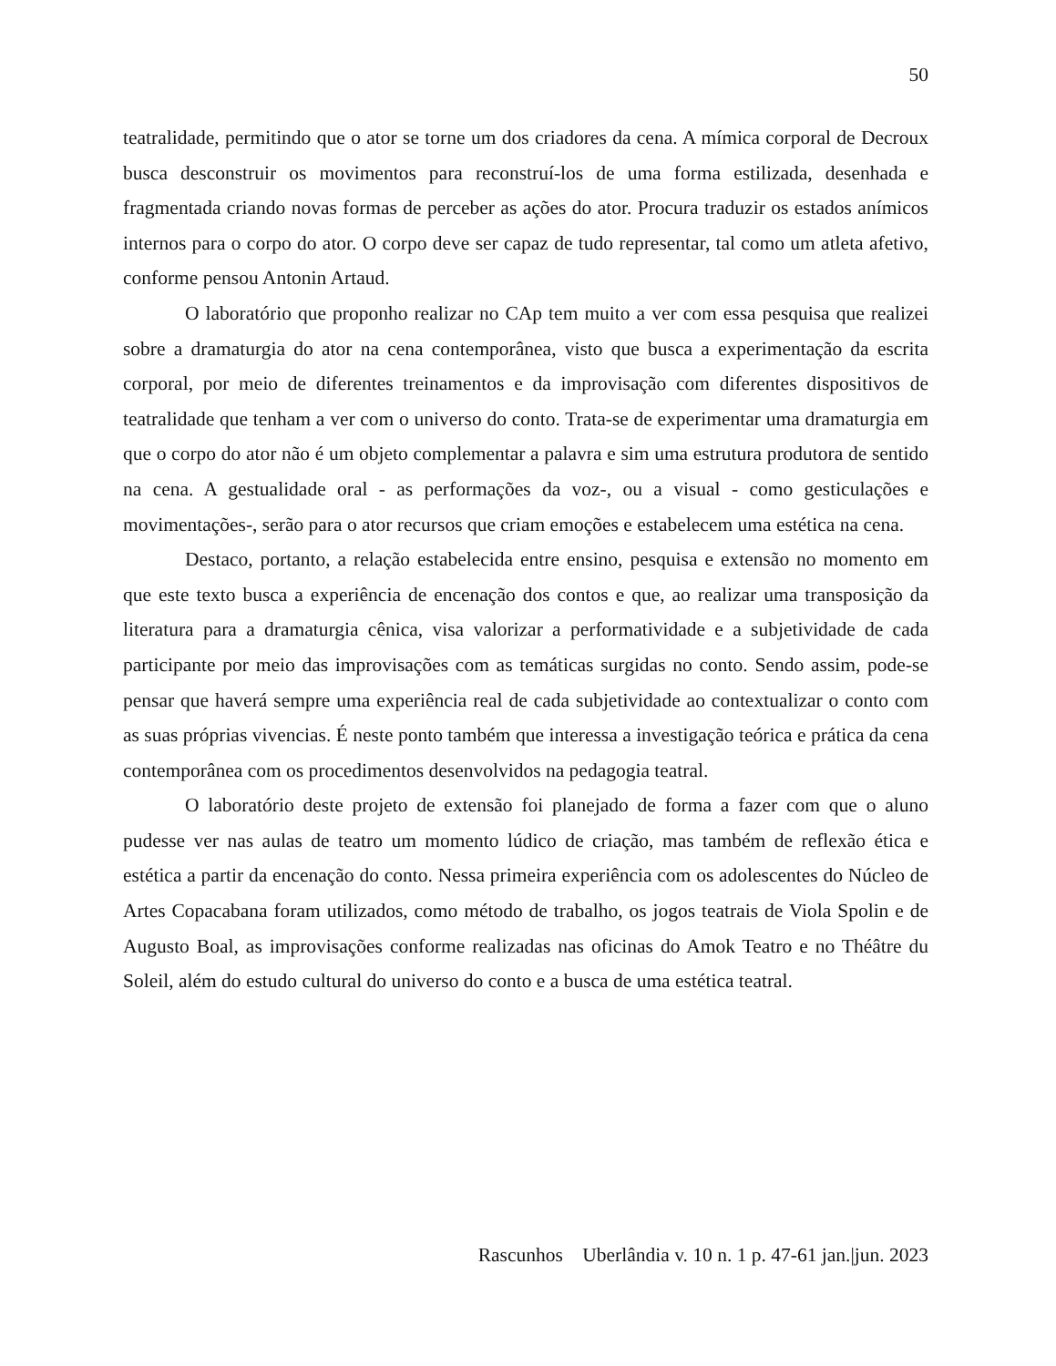50
teatralidade, permitindo que o ator se torne um dos criadores da cena. A mímica corporal de Decroux busca desconstruir os movimentos para reconstruí-los de uma forma estilizada, desenhada e fragmentada criando novas formas de perceber as ações do ator. Procura traduzir os estados anímicos internos para o corpo do ator. O corpo deve ser capaz de tudo representar, tal como um atleta afetivo, conforme pensou Antonin Artaud.
O laboratório que proponho realizar no CAp tem muito a ver com essa pesquisa que realizei sobre a dramaturgia do ator na cena contemporânea, visto que busca a experimentação da escrita corporal, por meio de diferentes treinamentos e da improvisação com diferentes dispositivos de teatralidade que tenham a ver com o universo do conto. Trata-se de experimentar uma dramaturgia em que o corpo do ator não é um objeto complementar a palavra e sim uma estrutura produtora de sentido na cena. A gestualidade oral - as performações da voz-, ou a visual - como gesticulações e movimentações-, serão para o ator recursos que criam emoções e estabelecem uma estética na cena.
Destaco, portanto, a relação estabelecida entre ensino, pesquisa e extensão no momento em que este texto busca a experiência de encenação dos contos e que, ao realizar uma transposição da literatura para a dramaturgia cênica, visa valorizar a performatividade e a subjetividade de cada participante por meio das improvisações com as temáticas surgidas no conto. Sendo assim, pode-se pensar que haverá sempre uma experiência real de cada subjetividade ao contextualizar o conto com as suas próprias vivencias. É neste ponto também que interessa a investigação teórica e prática da cena contemporânea com os procedimentos desenvolvidos na pedagogia teatral.
O laboratório deste projeto de extensão foi planejado de forma a fazer com que o aluno pudesse ver nas aulas de teatro um momento lúdico de criação, mas também de reflexão ética e estética a partir da encenação do conto. Nessa primeira experiência com os adolescentes do Núcleo de Artes Copacabana foram utilizados, como método de trabalho, os jogos teatrais de Viola Spolin e de Augusto Boal, as improvisações conforme realizadas nas oficinas do Amok Teatro e no Théâtre du Soleil, além do estudo cultural do universo do conto e a busca de uma estética teatral.
Rascunhos Uberlândia v. 10 n. 1 p. 47-61 jan.|jun. 2023